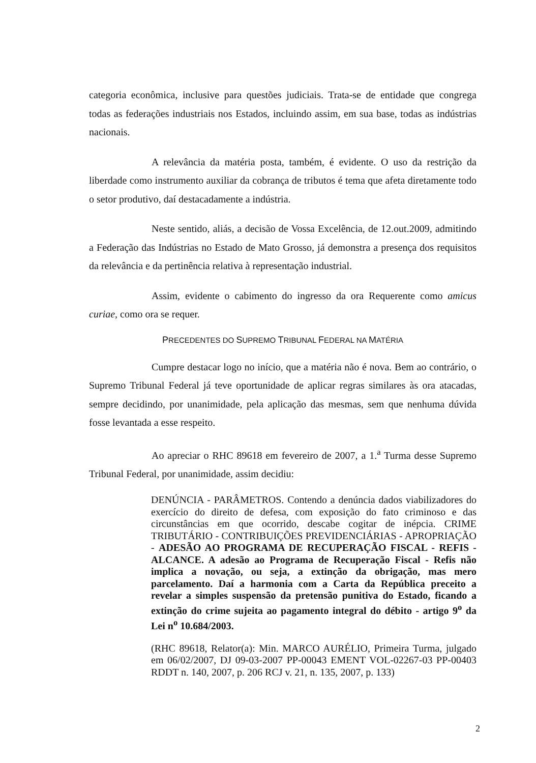categoria econômica, inclusive para questões judiciais. Trata-se de entidade que congrega todas as federações industriais nos Estados, incluindo assim, em sua base, todas as indústrias nacionais.
A relevância da matéria posta, também, é evidente. O uso da restrição da liberdade como instrumento auxiliar da cobrança de tributos é tema que afeta diretamente todo o setor produtivo, daí destacadamente a indústria.
Neste sentido, aliás, a decisão de Vossa Excelência, de 12.out.2009, admitindo a Federação das Indústrias no Estado de Mato Grosso, já demonstra a presença dos requisitos da relevância e da pertinência relativa à representação industrial.
Assim, evidente o cabimento do ingresso da ora Requerente como amicus curiae, como ora se requer.
PRECEDENTES DO SUPREMO TRIBUNAL FEDERAL NA MATÉRIA
Cumpre destacar logo no início, que a matéria não é nova. Bem ao contrário, o Supremo Tribunal Federal já teve oportunidade de aplicar regras similares às ora atacadas, sempre decidindo, por unanimidade, pela aplicação das mesmas, sem que nenhuma dúvida fosse levantada a esse respeito.
Ao apreciar o RHC 89618 em fevereiro de 2007, a 1.<sup>a</sup> Turma desse Supremo Tribunal Federal, por unanimidade, assim decidiu:
DENÚNCIA - PARÂMETROS. Contendo a denúncia dados viabilizadores do exercício do direito de defesa, com exposição do fato criminoso e das circunstâncias em que ocorrido, descabe cogitar de inépcia. CRIME TRIBUTÁRIO - CONTRIBUIÇÕES PREVIDENCIÁRIAS - APROPRIAÇÃO - ADESÃO AO PROGRAMA DE RECUPERAÇÃO FISCAL - REFIS - ALCANCE. A adesão ao Programa de Recuperação Fiscal - Refis não implica a novação, ou seja, a extinção da obrigação, mas mero parcelamento. Daí a harmonia com a Carta da República preceito a revelar a simples suspensão da pretensão punitiva do Estado, ficando a extinção do crime sujeita ao pagamento integral do débito - artigo 9<sup>o</sup> da Lei n<sup>o</sup> 10.684/2003.
(RHC 89618, Relator(a): Min. MARCO AURÉLIO, Primeira Turma, julgado em 06/02/2007, DJ 09-03-2007 PP-00043 EMENT VOL-02267-03 PP-00403 RDDT n. 140, 2007, p. 206 RCJ v. 21, n. 135, 2007, p. 133)
2